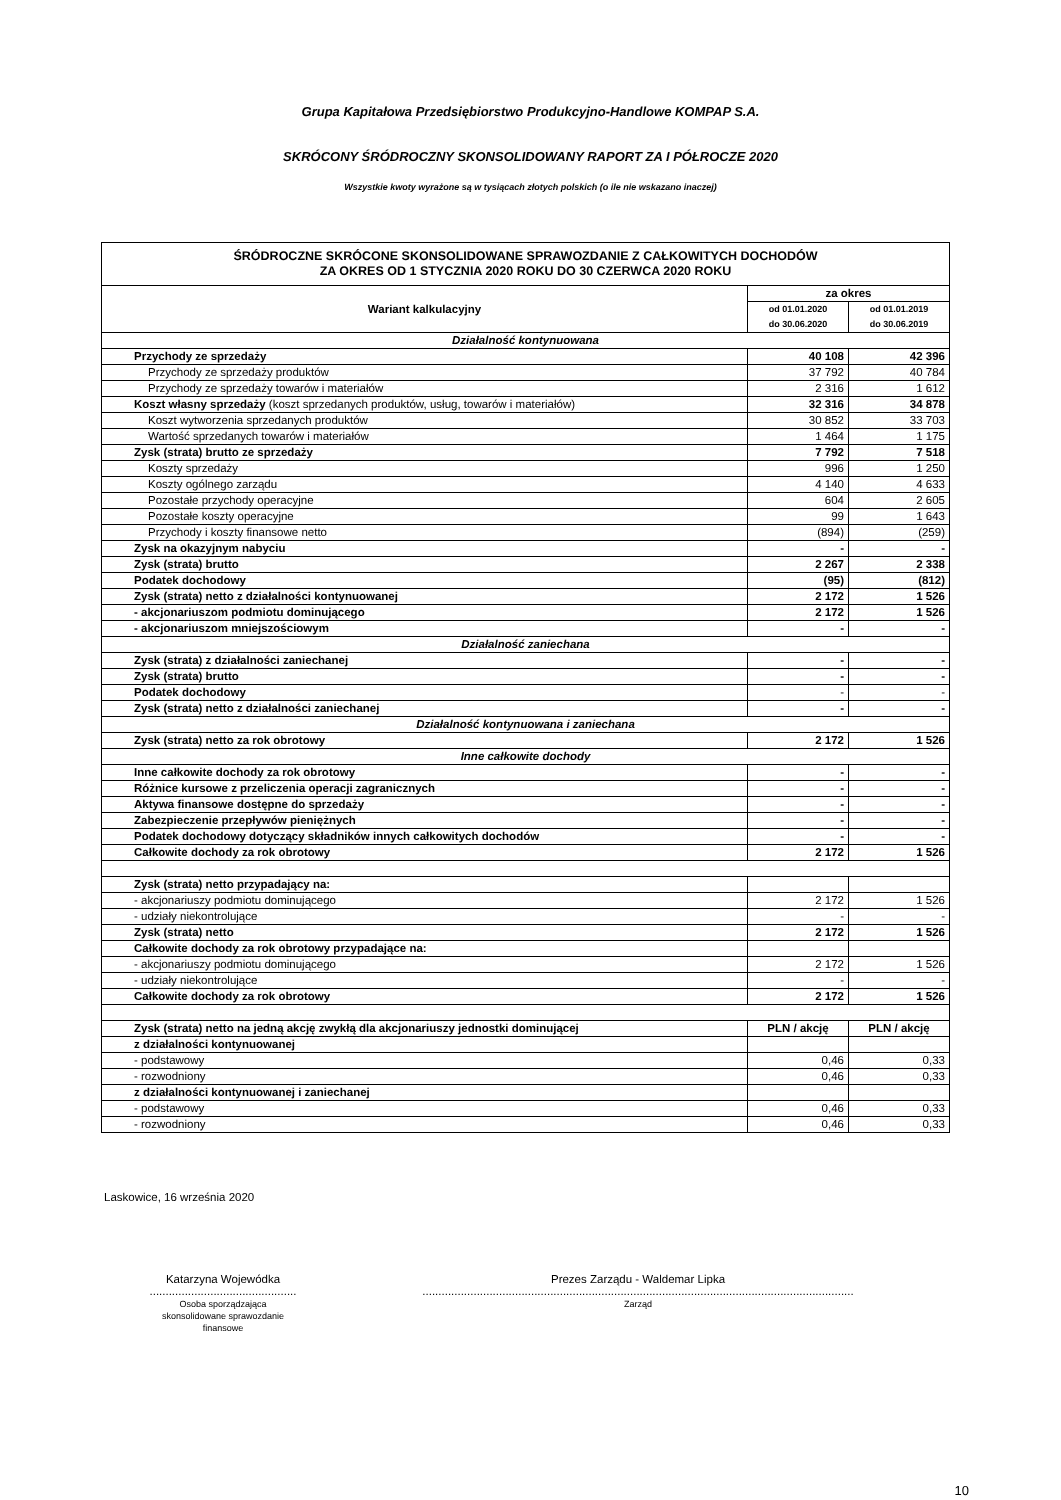Grupa Kapitałowa Przedsiębiorstwo Produkcyjno-Handlowe KOMPAP S.A.
SKRÓCONY ŚRÓDROCZNY SKONSOLIDOWANY RAPORT ZA I PÓŁROCZE 2020
Wszystkie kwoty wyrażone są w tysiącach złotych polskich (o ile nie wskazano inaczej)
| ŚRÓDROCZNE SKRÓCONE SKONSOLIDOWANE SPRAWOZDANIE Z CAŁKOWITYCH DOCHODÓW ZA OKRES OD 1 STYCZNIA 2020 ROKU DO 30 CZERWCA 2020 ROKU | | |
| --- | --- | --- |
| Wariant kalkulacyjny | za okres | |
| | od 01.01.2020 do 30.06.2020 | od 01.01.2019 do 30.06.2019 |
| Działalność kontynuowana | | |
| Przychody ze sprzedaży | 40 108 | 42 396 |
| Przychody ze sprzedaży produktów | 37 792 | 40 784 |
| Przychody ze sprzedaży towarów i materiałów | 2 316 | 1 612 |
| Koszt własny sprzedaży (koszt sprzedanych produktów, usług, towarów i materiałów) | 32 316 | 34 878 |
| Koszt wytworzenia sprzedanych produktów | 30 852 | 33 703 |
| Wartość sprzedanych towarów i materiałów | 1 464 | 1 175 |
| Zysk (strata) brutto ze sprzedaży | 7 792 | 7 518 |
| Koszty sprzedaży | 996 | 1 250 |
| Koszty ogólnego zarządu | 4 140 | 4 633 |
| Pozostałe przychody operacyjne | 604 | 2 605 |
| Pozostałe koszty operacyjne | 99 | 1 643 |
| Przychody i koszty finansowe netto | (894) | (259) |
| Zysk na okazyjnym nabyciu | - | - |
| Zysk (strata) brutto | 2 267 | 2 338 |
| Podatek dochodowy | (95) | (812) |
| Zysk (strata) netto z działalności kontynuowanej | 2 172 | 1 526 |
| - akcjonariuszom podmiotu dominującego | 2 172 | 1 526 |
| - akcjonariuszom mniejszościowym | - | - |
| Działalność zaniechana | | |
| Zysk (strata) z działalności zaniechanej | - | - |
| Zysk (strata) brutto | - | - |
| Podatek dochodowy | - | - |
| Zysk (strata) netto z działalności zaniechanej | - | - |
| Działalność kontynuowana i zaniechana | | |
| Zysk (strata) netto za rok obrotowy | 2 172 | 1 526 |
| Inne całkowite dochody | | |
| Inne całkowite dochody za rok obrotowy | - | - |
| Różnice kursowe z przeliczenia operacji zagranicznych | - | - |
| Aktywa finansowe dostępne do sprzedaży | - | - |
| Zabezpieczenie przepływów pieniężnych | - | - |
| Podatek dochodowy dotyczący składników innych całkowitych dochodów | - | - |
| Całkowite dochody za rok obrotowy | 2 172 | 1 526 |
| Zysk (strata) netto przypadający na: | | |
| - akcjonariuszy podmiotu dominującego | 2 172 | 1 526 |
| - udziały niekontrolujące | - | - |
| Zysk (strata) netto | 2 172 | 1 526 |
| Całkowite dochody za rok obrotowy przypadające na: | | |
| - akcjonariuszy podmiotu dominującego | 2 172 | 1 526 |
| - udziały niekontrolujące | - | - |
| Całkowite dochody za rok obrotowy | 2 172 | 1 526 |
| Zysk (strata) netto na jedną akcję zwykłą dla akcjonariuszy jednostki dominującej | PLN / akcję | PLN / akcję |
| z działalności kontynuowanej | | |
| - podstawowy | 0,46 | 0,33 |
| - rozwodniony | 0,46 | 0,33 |
| z działalności kontynuowanej i zaniechanej | | |
| - podstawowy | 0,46 | 0,33 |
| - rozwodniony | 0,46 | 0,33 |
Laskowice, 16 września 2020
Katarzyna Wojewódka
..............................................
Osoba sporządzająca
skonsolidowane sprawozdanie
finansowe
Prezes Zarządu - Waldemar Lipka
.......................................................................................................................................
Zarząd
10